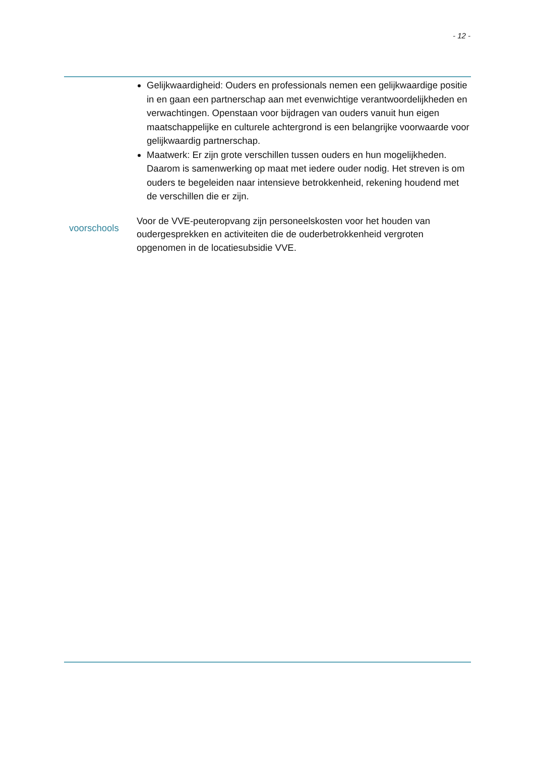- 12 -
Gelijkwaardigheid: Ouders en professionals nemen een gelijkwaardige positie in en gaan een partnerschap aan met evenwichtige verantwoordelijkheden en verwachtingen. Openstaan voor bijdragen van ouders vanuit hun eigen maatschappelijke en culturele achtergrond is een belangrijke voorwaarde voor gelijkwaardig partnerschap.
Maatwerk: Er zijn grote verschillen tussen ouders en hun mogelijkheden. Daarom is samenwerking op maat met iedere ouder nodig. Het streven is om ouders te begeleiden naar intensieve betrokkenheid, rekening houdend met de verschillen die er zijn.
voorschools
Voor de VVE-peuteropvang zijn personeelskosten voor het houden van oudergesprekken en activiteiten die de ouderbetrokkenheid vergroten opgenomen in de locatiesubsidie VVE.